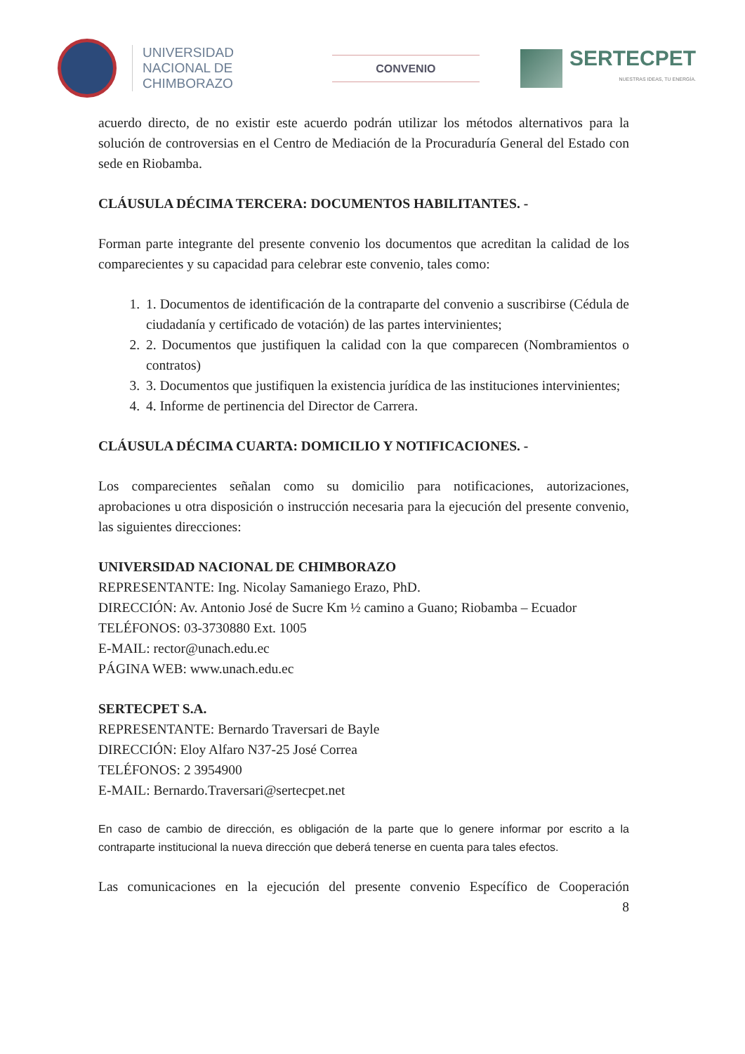UNIVERSIDAD
NACIONAL DE
CHIMBORAZO
CONVENIO
SERTECPET
NUESTRAS IDEAS, TU ENERGÍA.
acuerdo directo, de no existir este acuerdo podrán utilizar los métodos alternativos para la solución de controversias en el Centro de Mediación de la Procuraduría General del Estado con sede en Riobamba.
CLÁUSULA DÉCIMA TERCERA: DOCUMENTOS HABILITANTES. -
Forman parte integrante del presente convenio los documentos que acreditan la calidad de los comparecientes y su capacidad para celebrar este convenio, tales como:
1. 1. Documentos de identificación de la contraparte del convenio a suscribirse (Cédula de ciudadanía y certificado de votación) de las partes intervinientes;
2. 2. Documentos que justifiquen la calidad con la que comparecen (Nombramientos o contratos)
3. 3. Documentos que justifiquen la existencia jurídica de las instituciones intervinientes;
4. 4. Informe de pertinencia del Director de Carrera.
CLÁUSULA DÉCIMA CUARTA: DOMICILIO Y NOTIFICACIONES. -
Los comparecientes señalan como su domicilio para notificaciones, autorizaciones, aprobaciones u otra disposición o instrucción necesaria para la ejecución del presente convenio, las siguientes direcciones:
UNIVERSIDAD NACIONAL DE CHIMBORAZO
REPRESENTANTE: Ing. Nicolay Samaniego Erazo, PhD.
DIRECCIÓN: Av. Antonio José de Sucre Km ½ camino a Guano; Riobamba – Ecuador
TELÉFONOS: 03-3730880 Ext. 1005
E-MAIL: rector@unach.edu.ec
PÁGINA WEB: www.unach.edu.ec
SERTECPET S.A.
REPRESENTANTE: Bernardo Traversari de Bayle
DIRECCIÓN: Eloy Alfaro N37-25 José Correa
TELÉFONOS: 2 3954900
E-MAIL: Bernardo.Traversari@sertecpet.net
En caso de cambio de dirección, es obligación de la parte que lo genere informar por escrito a la contraparte institucional la nueva dirección que deberá tenerse en cuenta para tales efectos.
Las comunicaciones en la ejecución del presente convenio Específico de Cooperación
8